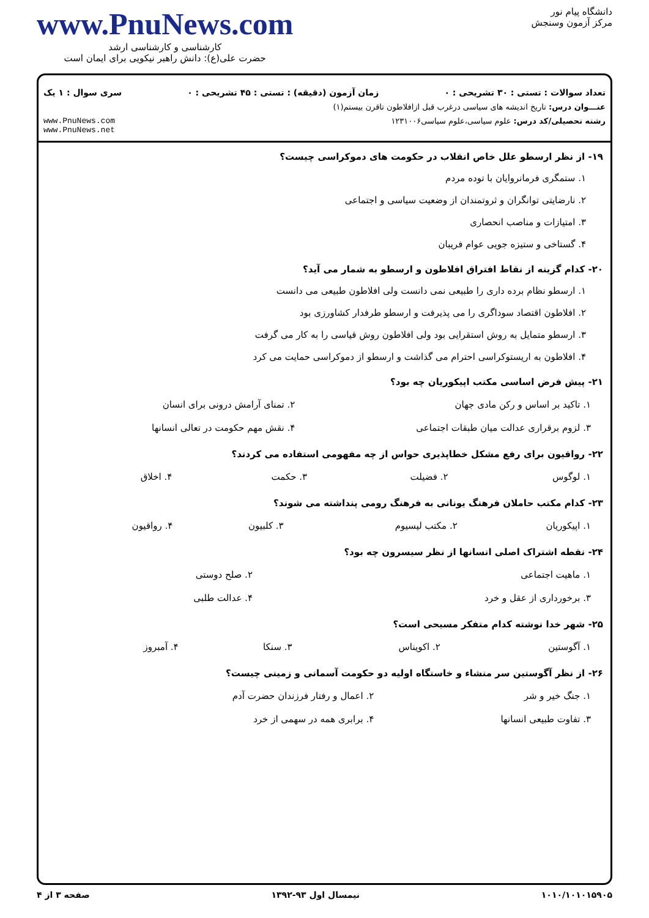دانشگاه پیام نور
مرکز آزمون وسنجش
www.PnuNews.com
کارشناسی و کارشناسی ارشد
حضرت علی(ع): دانش راهبر نیکویی برای ایمان است
تعداد سوالات : تستی : ۳۰ تشریحی : ۰ زمان آزمون (دقیقه) : تستی : ۴۵ تشریحی : ۰ سری سوال : ۱ یک
عنـــوان درس: تاریخ اندیشه های سیاسی درغرب قبل ازافلاطون تاقرن بیستم(۱)
رشته تحصیلی/کد درس: علوم سیاسی،علوم سیاسی۱۲۳۱۰۰۶ www.PnuNews.com
www.PnuNews.net
۱۹- از نظر ارسطو علل خاص انقلاب در حکومت های دموکراسی چیست؟
۱. ستمگری فرمانروایان با توده مردم
۲. نارضایتی توانگران و ثروتمندان از وضعیت سیاسی و اجتماعی
۳. امتیازات و مناصب انحصاری
۴. گستاخی و ستیزه جویی عوام فریبان
۲۰- کدام گزینه از نقاط افتراق افلاطون و ارسطو به شمار می آید؟
۱. ارسطو نظام برده داری را طبیعی نمی دانست ولی افلاطون طبیعی می دانست
۲. افلاطون اقتصاد سوداگری را می پذیرفت و ارسطو طرفدار کشاورزی بود
۳. ارسطو متمایل به روش استقرایی بود ولی افلاطون روش قیاسی را به کار می گرفت
۴. افلاطون به اریستوکراسی احترام می گذاشت و ارسطو از دموکراسی حمایت می کرد
۲۱- پیش فرض اساسی مکتب اپیکوریان چه بود؟
| ۱. تاکید بر اساس و رکن مادی جهان | ۲. تمنای آرامش درونی برای انسان |
| ۳. لزوم برقراری عدالت میان طبقات اجتماعی | ۴. نقش مهم حکومت در تعالی انسانها |
۲۲- رواقیون برای رفع مشکل خطاپذیری حواس از چه مفهومی استفاده می کردند؟
| ۱. لوگوس | ۲. فضیلت | ۳. حکمت | ۴. اخلاق |
۲۳- کدام مکتب حاملان فرهنگ یونانی به فرهنگ رومی پنداشته می شوند؟
| ۱. اپیکوریان | ۲. مکتب لیسیوم | ۳. کلبیون | ۴. رواقیون |
۲۴- نقطه اشتراک اصلی انسانها از نظر سیسرون چه بود؟
| ۱. ماهیت اجتماعی | ۲. صلح دوستی |
| ۳. برخورداری از عقل و خرد | ۴. عدالت طلبی |
۲۵- شهر خدا نوشته کدام متفکر مسیحی است؟
| ۱. آگوستین | ۲. اکویناس | ۳. سنکا | ۴. آمبروز |
۲۶- از نظر آگوستین سر منشاء و خاستگاه اولیه دو حکومت آسمانی و زمینی چیست؟
| ۱. جنگ خیر و شر | ۲. اعمال و رفتار فرزندان حضرت آدم |
| ۳. تفاوت طبیعی انسانها | ۴. برابری همه در سهمی از خرد |
۱۰۱۰/۱۰۱۰۱۵۹۰۵ نیمسال اول ۹۳-۱۳۹۲ صفحه ۳ از ۴